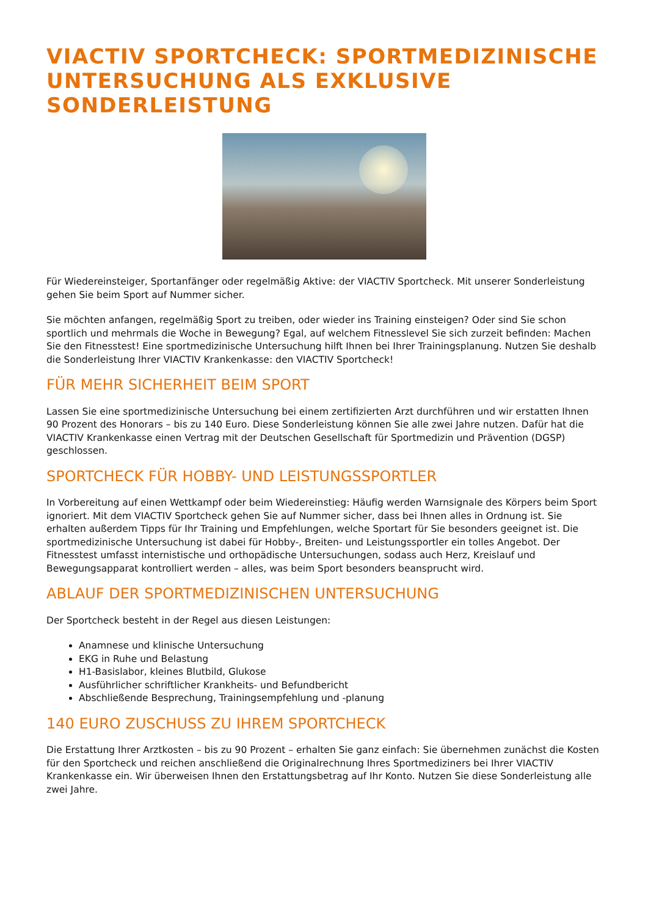VIACTIV SPORTCHECK: SPORTMEDIZINISCHE UNTERSUCHUNG ALS EXKLUSIVE SONDERLEISTUNG
Für Wiedereinsteiger, Sportanfänger oder regelmäßig Aktive: der VIACTIV Sportcheck. Mit unserer Sonderleistung gehen Sie beim Sport auf Nummer sicher.
Sie möchten anfangen, regelmäßig Sport zu treiben, oder wieder ins Training einsteigen? Oder sind Sie schon sportlich und mehrmals die Woche in Bewegung? Egal, auf welchem Fitnesslevel Sie sich zurzeit befinden: Machen Sie den Fitnesstest! Eine sportmedizinische Untersuchung hilft Ihnen bei Ihrer Trainingsplanung. Nutzen Sie deshalb die Sonderleistung Ihrer VIACTIV Krankenkasse: den VIACTIV Sportcheck!
FÜR MEHR SICHERHEIT BEIM SPORT
Lassen Sie eine sportmedizinische Untersuchung bei einem zertifizierten Arzt durchführen und wir erstatten Ihnen 90 Prozent des Honorars – bis zu 140 Euro. Diese Sonderleistung können Sie alle zwei Jahre nutzen. Dafür hat die VIACTIV Krankenkasse einen Vertrag mit der Deutschen Gesellschaft für Sportmedizin und Prävention (DGSP) geschlossen.
SPORTCHECK FÜR HOBBY- UND LEISTUNGSSPORTLER
In Vorbereitung auf einen Wettkampf oder beim Wiedereinstieg: Häufig werden Warnsignale des Körpers beim Sport ignoriert. Mit dem VIACTIV Sportcheck gehen Sie auf Nummer sicher, dass bei Ihnen alles in Ordnung ist. Sie erhalten außerdem Tipps für Ihr Training und Empfehlungen, welche Sportart für Sie besonders geeignet ist. Die sportmedizinische Untersuchung ist dabei für Hobby-, Breiten- und Leistungssportler ein tolles Angebot. Der Fitnesstest umfasst internistische und orthopädische Untersuchungen, sodass auch Herz, Kreislauf und Bewegungsapparat kontrolliert werden – alles, was beim Sport besonders beansprucht wird.
ABLAUF DER SPORTMEDIZINISCHEN UNTERSUCHUNG
Der Sportcheck besteht in der Regel aus diesen Leistungen:
Anamnese und klinische Untersuchung
EKG in Ruhe und Belastung
H1-Basislabor, kleines Blutbild, Glukose
Ausführlicher schriftlicher Krankheits- und Befundbericht
Abschließende Besprechung, Trainingsempfehlung und -planung
140 EURO ZUSCHUSS ZU IHREM SPORTCHECK
Die Erstattung Ihrer Arztkosten – bis zu 90 Prozent – erhalten Sie ganz einfach: Sie übernehmen zunächst die Kosten für den Sportcheck und reichen anschließend die Originalrechnung Ihres Sportmediziners bei Ihrer VIACTIV Krankenkasse ein. Wir überweisen Ihnen den Erstattungsbetrag auf Ihr Konto. Nutzen Sie diese Sonderleistung alle zwei Jahre.